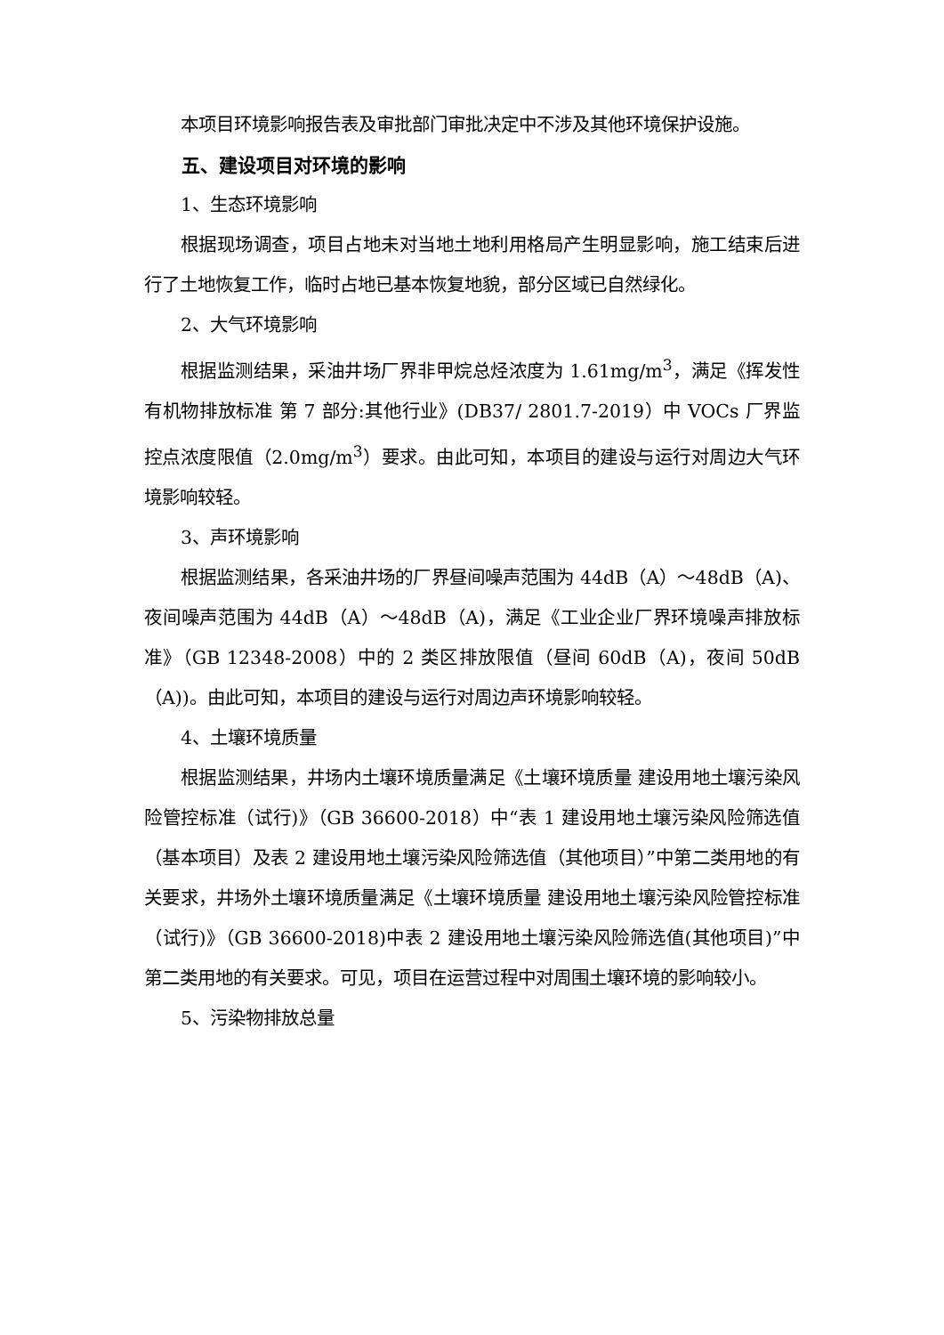本项目环境影响报告表及审批部门审批决定中不涉及其他环境保护设施。
五、建设项目对环境的影响
1、生态环境影响
根据现场调查，项目占地未对当地土地利用格局产生明显影响，施工结束后进行了土地恢复工作，临时占地已基本恢复地貌，部分区域已自然绿化。
2、大气环境影响
根据监测结果，采油井场厂界非甲烷总烃浓度为 1.61mg/m<sup>3</sup>，满足《挥发性有机物排放标准 第 7 部分:其他行业》(DB37/ 2801.7-2019）中 VOCs 厂界监控点浓度限值（2.0mg/m<sup>3</sup>）要求。由此可知，本项目的建设与运行对周边大气环境影响较轻。
3、声环境影响
根据监测结果，各采油井场的厂界昼间噪声范围为 44dB（A）～48dB（A)、夜间噪声范围为 44dB（A）～48dB（A)，满足《工业企业厂界环境噪声排放标准》（GB 12348-2008）中的 2 类区排放限值（昼间 60dB（A)，夜间 50dB（A))。由此可知，本项目的建设与运行对周边声环境影响较轻。
4、土壤环境质量
根据监测结果，井场内土壤环境质量满足《土壤环境质量 建设用地土壤污染风险管控标准（试行)》（GB 36600-2018）中“表 1 建设用地土壤污染风险筛选值（基本项目）及表 2 建设用地土壤污染风险筛选值（其他项目）”中第二类用地的有关要求，井场外土壤环境质量满足《土壤环境质量 建设用地土壤污染风险管控标准（试行)》（GB 36600-2018)中表 2 建设用地土壤污染风险筛选值(其他项目)”中第二类用地的有关要求。可见，项目在运营过程中对周围土壤环境的影响较小。
5、污染物排放总量